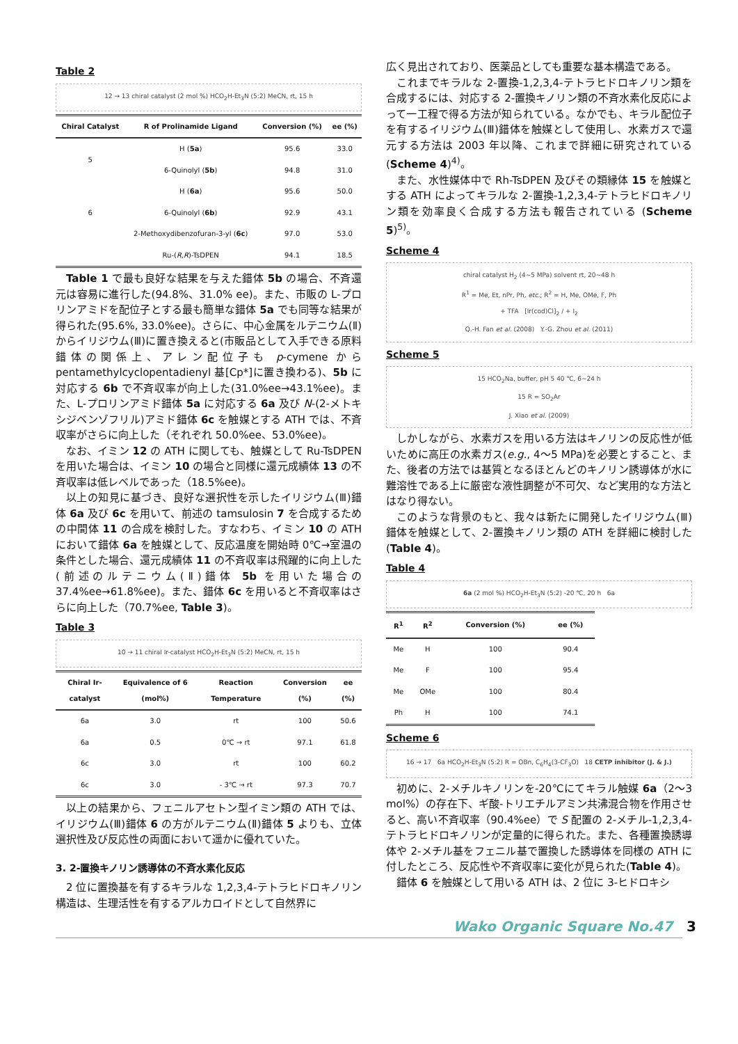Table 2
12 → 13 chiral catalyst (2 mol %) HCO<sub>2</sub>H-Et<sub>3</sub>N (5:2) MeCN, rt, 15 h
| Chiral Catalyst | R of Prolinamide Ligand | Conversion (%) | ee (%) |
| --- | --- | --- | --- |
| 5 | H ( 5a ) | 95.6 | 33.0 |
| | 6-Quinolyl ( 5b ) | 94.8 | 31.0 |
| 6 | H ( 6a ) | 95.6 | 50.0 |
| | 6-Quinolyl ( 6b ) | 92.9 | 43.1 |
| | 2-Methoxydibenzofuran-3-yl ( 6c ) | 97.0 | 53.0 |
| | Ru-( R,R )-TsDPEN | 94.1 | 18.5 |
Table 1 で最も良好な結果を与えた錯体 5b の場合、不斉還元は容易に進行した(94.8%、31.0% ee)。また、市販の L-プロリンアミドを配位子とする最も簡単な錯体 5a でも同等な結果が得られた(95.6%, 33.0%ee)。さらに、中心金属をルテニウム(Ⅱ)からイリジウム(Ⅲ)に置き換えると(市販品として入手できる原料錯体の関係上、アレン配位子も p-cymene から pentamethylcyclopentadienyl 基[Cp*]に置き換わる)、5b に対応する 6b で不斉収率が向上した(31.0%ee→43.1%ee)。また、L-プロリンアミド錯体 5a に対応する 6a 及び N-(2-メトキシジベンゾフリル)アミド錯体 6c を触媒とする ATH では、不斉収率がさらに向上した（それぞれ 50.0%ee、53.0%ee)。
なお、イミン 12 の ATH に関しても、触媒として Ru-TsDPEN を用いた場合は、イミン 10 の場合と同様に還元成績体 13 の不斉収率は低レベルであった（18.5%ee)。
以上の知見に基づき、良好な選択性を示したイリジウム(Ⅲ)錯体 6a 及び 6c を用いて、前述の tamsulosin 7 を合成するための中間体 11 の合成を検討した。すなわち、イミン 10 の ATH において錯体 6a を触媒として、反応温度を開始時 0℃→室温の条件とした場合、還元成績体 11 の不斉収率は飛躍的に向上した(前述のルテニウム(Ⅱ)錯体 5b を用いた場合の 37.4%ee→61.8%ee)。また、錯体 6c を用いると不斉収率はさらに向上した（70.7%ee, Table 3)。
Table 3
10 → 11 chiral Ir-catalyst HCO<sub>2</sub>H-Et<sub>3</sub>N (5:2) MeCN, rt, 15 h
| Chiral Ir-catalyst | Equivalence of 6 (mol%) | Reaction Temperature | Conversion (%) | ee (%) |
| --- | --- | --- | --- | --- |
| 6a | 3.0 | rt | 100 | 50.6 |
| 6a | 0.5 | 0℃ → rt | 97.1 | 61.8 |
| 6c | 3.0 | rt | 100 | 60.2 |
| 6c | 3.0 | - 3℃ → rt | 97.3 | 70.7 |
以上の結果から、フェニルアセトン型イミン類の ATH では、イリジウム(Ⅲ)錯体 6 の方がルテニウム(Ⅱ)錯体 5 よりも、立体選択性及び反応性の両面において遥かに優れていた。
3. 2-置換キノリン誘導体の不斉水素化反応
2 位に置換基を有するキラルな 1,2,3,4-テトラヒドロキノリン構造は、生理活性を有するアルカロイドとして自然界に
広く見出されており、医薬品としても重要な基本構造である。
これまでキラルな 2-置換-1,2,3,4-テトラヒドロキノリン類を合成するには、対応する 2-置換キノリン類の不斉水素化反応によって一工程で得る方法が知られている。なかでも、キラル配位子を有するイリジウム(Ⅲ)錯体を触媒として使用し、水素ガスで還元する方法は 2003 年以降、これまで詳細に研究されている(Scheme 4)<sup>4)</sup>。
また、水性媒体中で Rh-TsDPEN 及びその類縁体 15 を触媒とする ATH によってキラルな 2-置換-1,2,3,4-テトラヒドロキノリン類を効率良く合成する方法も報告されている (Scheme 5)<sup>5)</sup>。
Scheme 4
chiral catalyst H<sub>2</sub> (4~5 MPa) solvent rt, 20~48 h
R<sup>1</sup> = Me, Et, nPr, Ph, etc.; R<sup>2</sup> = H, Me, OMe, F, Ph
+ TFA [Ir(cod)Cl]<sub>2</sub> / + I<sub>2</sub>
Q.-H. Fan et al. (2008) Y.-G. Zhou et al. (2011)
Scheme 5
15 HCO<sub>2</sub>Na, buffer, pH 5 40 ℃, 6~24 h
15 R = SO<sub>2</sub>Ar
J. Xiao et al. (2009)
しかしながら、水素ガスを用いる方法はキノリンの反応性が低いために高圧の水素ガス(e.g., 4～5 MPa)を必要とすること、また、後者の方法では基質となるほとんどのキノリン誘導体が水に難溶性である上に厳密な液性調整が不可欠、など実用的な方法とはなり得ない。
このような背景のもと、我々は新たに開発したイリジウム(Ⅲ)錯体を触媒として、2-置換キノリン類の ATH を詳細に検討した(Table 4)。
Table 4
6a (2 mol %) HCO<sub>2</sub>H-Et<sub>3</sub>N (5:2) -20 ℃, 20 h 6a
| R<sup>1</sup> | R<sup>2</sup> | Conversion (%) | ee (%) |
| --- | --- | --- | --- |
| Me | H | 100 | 90.4 |
| Me | F | 100 | 95.4 |
| Me | OMe | 100 | 80.4 |
| Ph | H | 100 | 74.1 |
Scheme 6
16 → 17 6a HCO<sub>2</sub>H-Et<sub>3</sub>N (5:2) R = OBn, C<sub>6</sub>H<sub>4</sub>(3-CF<sub>3</sub>O) 18 CETP inhibitor (J. & J.)
初めに、2-メチルキノリンを-20℃にてキラル触媒 6a（2～3 mol%）の存在下、ギ酸-トリエチルアミン共沸混合物を作用させると、高い不斉収率（90.4%ee）で S 配置の 2-メチル-1,2,3,4-テトラヒドロキノリンが定量的に得られた。また、各種置換誘導体や 2-メチル基をフェニル基で置換した誘導体を同様の ATH に付したところ、反応性や不斉収率に変化が見られた(Table 4)。
錯体 6 を触媒として用いる ATH は、2 位に 3-ヒドロキシ
Wako Organic Square No.47 3